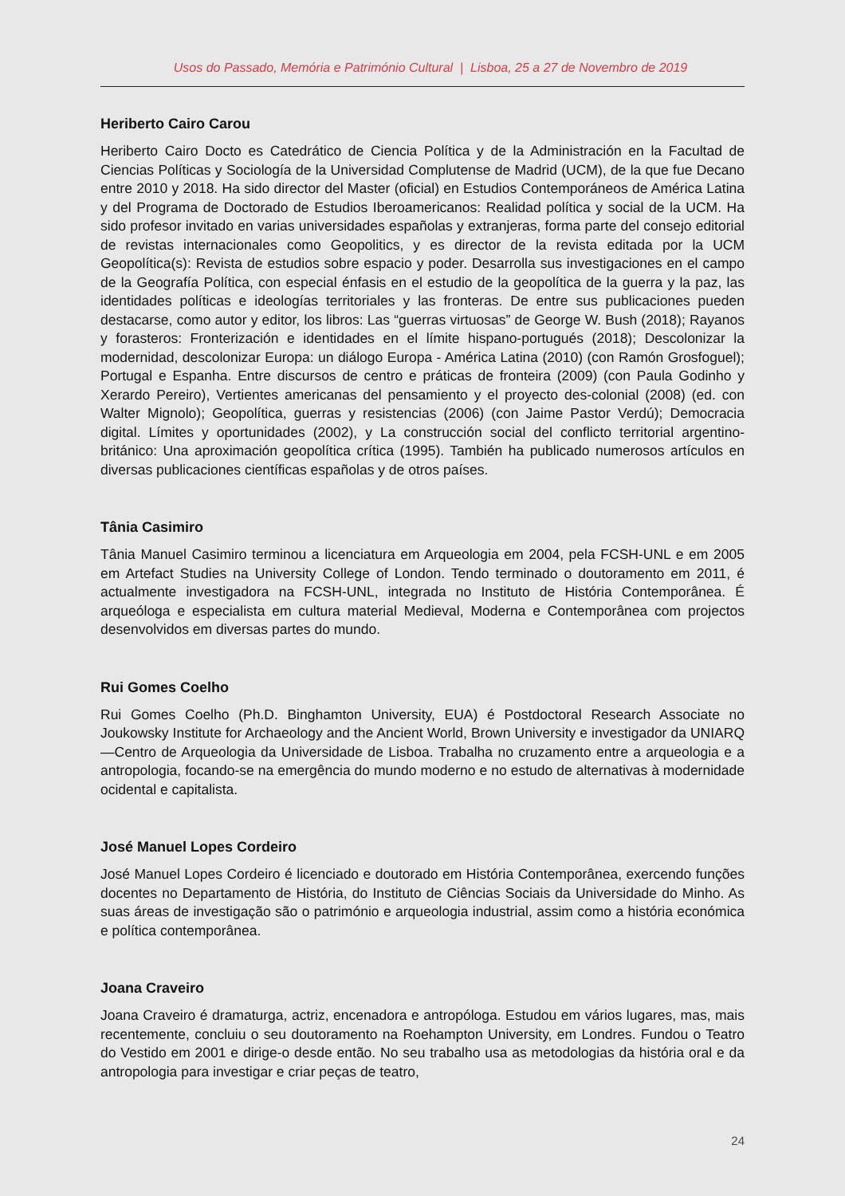Usos do Passado, Memória e Património Cultural | Lisboa, 25 a 27 de Novembro de 2019
Heriberto Cairo Carou
Heriberto Cairo Docto es Catedrático de Ciencia Política y de la Administración en la Facultad de Ciencias Políticas y Sociología de la Universidad Complutense de Madrid (UCM), de la que fue Decano entre 2010 y 2018. Ha sido director del Master (oficial) en Estudios Contemporáneos de América Latina y del Programa de Doctorado de Estudios Iberoamericanos: Realidad política y social de la UCM. Ha sido profesor invitado en varias universidades españolas y extranjeras, forma parte del consejo editorial de revistas internacionales como Geopolitics, y es director de la revista editada por la UCM Geopolítica(s): Revista de estudios sobre espacio y poder. Desarrolla sus investigaciones en el campo de la Geografía Política, con especial énfasis en el estudio de la geopolítica de la guerra y la paz, las identidades políticas e ideologías territoriales y las fronteras. De entre sus publicaciones pueden destacarse, como autor y editor, los libros: Las “guerras virtuosas” de George W. Bush (2018); Rayanos y forasteros: Fronterización e identidades en el límite hispano-portugués (2018); Descolonizar la modernidad, descolonizar Europa: un diálogo Europa - América Latina (2010) (con Ramón Grosfoguel); Portugal e Espanha. Entre discursos de centro e práticas de fronteira (2009) (con Paula Godinho y Xerardo Pereiro), Vertientes americanas del pensamiento y el proyecto des-colonial (2008) (ed. con Walter Mignolo); Geopolítica, guerras y resistencias (2006) (con Jaime Pastor Verdú); Democracia digital. Límites y oportunidades (2002), y La construcción social del conflicto territorial argentino-británico: Una aproximación geopolítica crítica (1995). También ha publicado numerosos artículos en diversas publicaciones científicas españolas y de otros países.
Tânia Casimiro
Tânia Manuel Casimiro terminou a licenciatura em Arqueologia em 2004, pela FCSH-UNL e em 2005 em Artefact Studies na University College of London. Tendo terminado o doutoramento em 2011, é actualmente investigadora na FCSH-UNL, integrada no Instituto de História Contemporânea. É arqueóloga e especialista em cultura material Medieval, Moderna e Contemporânea com projectos desenvolvidos em diversas partes do mundo.
Rui Gomes Coelho
Rui Gomes Coelho (Ph.D. Binghamton University, EUA) é Postdoctoral Research Associate no Joukowsky Institute for Archaeology and the Ancient World, Brown University e investigador da UNIARQ—Centro de Arqueologia da Universidade de Lisboa. Trabalha no cruzamento entre a arqueologia e a antropologia, focando-se na emergência do mundo moderno e no estudo de alternativas à modernidade ocidental e capitalista.
José Manuel Lopes Cordeiro
José Manuel Lopes Cordeiro é licenciado e doutorado em História Contemporânea, exercendo funções docentes no Departamento de História, do Instituto de Ciências Sociais da Universidade do Minho. As suas áreas de investigação são o património e arqueologia industrial, assim como a história económica e política contemporânea.
Joana Craveiro
Joana Craveiro é dramaturga, actriz, encenadora e antropóloga. Estudou em vários lugares, mas, mais recentemente, concluiu o seu doutoramento na Roehampton University, em Londres. Fundou o Teatro do Vestido em 2001 e dirige-o desde então. No seu trabalho usa as metodologias da história oral e da antropologia para investigar e criar peças de teatro,
24